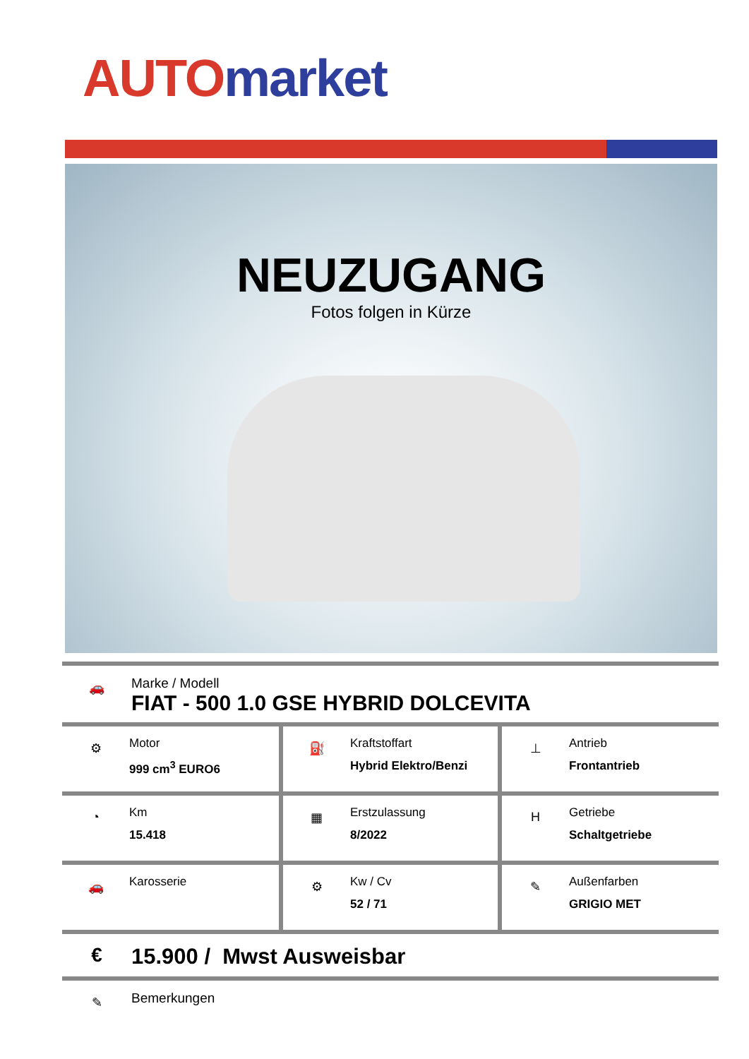AUTO market
NEUZUGANG
Fotos folgen in Kürze
🚗
Marke / Modell
FIAT - 500 1.0 GSE HYBRID DOLCEVITA
| ⚙ Motor 999 cm<sup>3</sup> EURO6 | ⛽ Kraftstoffart Hybrid Elektro/Benzi | ⊥ Antrieb Frontantrieb |
| ◔ Km 15.418 | ▦ Erstzulassung 8/2022 | H Getriebe Schaltgetriebe |
| 🚗 Karosserie | ⚙ Kw / Cv 52 / 71 | ✎ Außenfarben GRIGIO MET |
€
15.900 / Mwst Ausweisbar
✎
Bemerkungen